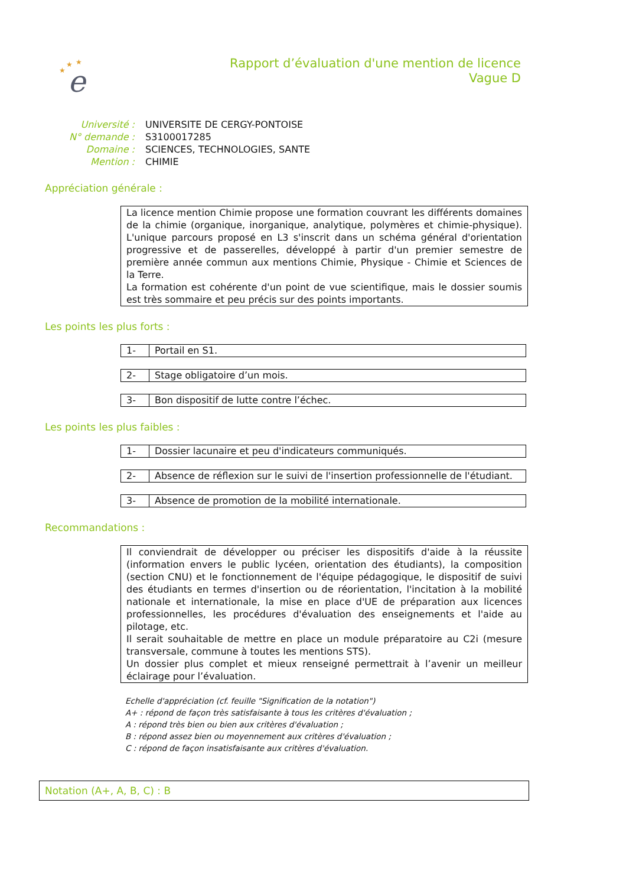e
★
★
★
Rapport d’évaluation d'une mention de licence
Vague D
| Université : | UNIVERSITE DE CERGY-PONTOISE |
| N° demande : | S3100017285 |
| Domaine : | SCIENCES, TECHNOLOGIES, SANTE |
| Mention : | CHIMIE |
Appréciation générale :
La licence mention Chimie propose une formation couvrant les différents domaines de la chimie (organique, inorganique, analytique, polymères et chimie-physique). L'unique parcours proposé en L3 s'inscrit dans un schéma général d'orientation progressive et de passerelles, développé à partir d'un premier semestre de première année commun aux mentions Chimie, Physique - Chimie et Sciences de la Terre.
La formation est cohérente d'un point de vue scientifique, mais le dossier soumis est très sommaire et peu précis sur des points importants.
Les points les plus forts :
| 1- | Portail en S1. |
| 2- | Stage obligatoire d’un mois. |
| 3- | Bon dispositif de lutte contre l’échec. |
Les points les plus faibles :
| 1- | Dossier lacunaire et peu d'indicateurs communiqués. |
| 2- | Absence de réflexion sur le suivi de l'insertion professionnelle de l'étudiant. |
| 3- | Absence de promotion de la mobilité internationale. |
Recommandations :
Il conviendrait de développer ou préciser les dispositifs d'aide à la réussite (information envers le public lycéen, orientation des étudiants), la composition (section CNU) et le fonctionnement de l'équipe pédagogique, le dispositif de suivi des étudiants en termes d'insertion ou de réorientation, l'incitation à la mobilité nationale et internationale, la mise en place d'UE de préparation aux licences professionnelles, les procédures d'évaluation des enseignements et l'aide au pilotage, etc.
Il serait souhaitable de mettre en place un module préparatoire au C2i (mesure transversale, commune à toutes les mentions STS).
Un dossier plus complet et mieux renseigné permettrait à l’avenir un meilleur éclairage pour l’évaluation.
Echelle d'appréciation (cf. feuille "Signification de la notation")
A+ : répond de façon très satisfaisante à tous les critères d'évaluation ;
A : répond très bien ou bien aux critères d'évaluation ;
B : répond assez bien ou moyennement aux critères d'évaluation ;
C : répond de façon insatisfaisante aux critères d'évaluation.
Notation (A+, A, B, C) : B